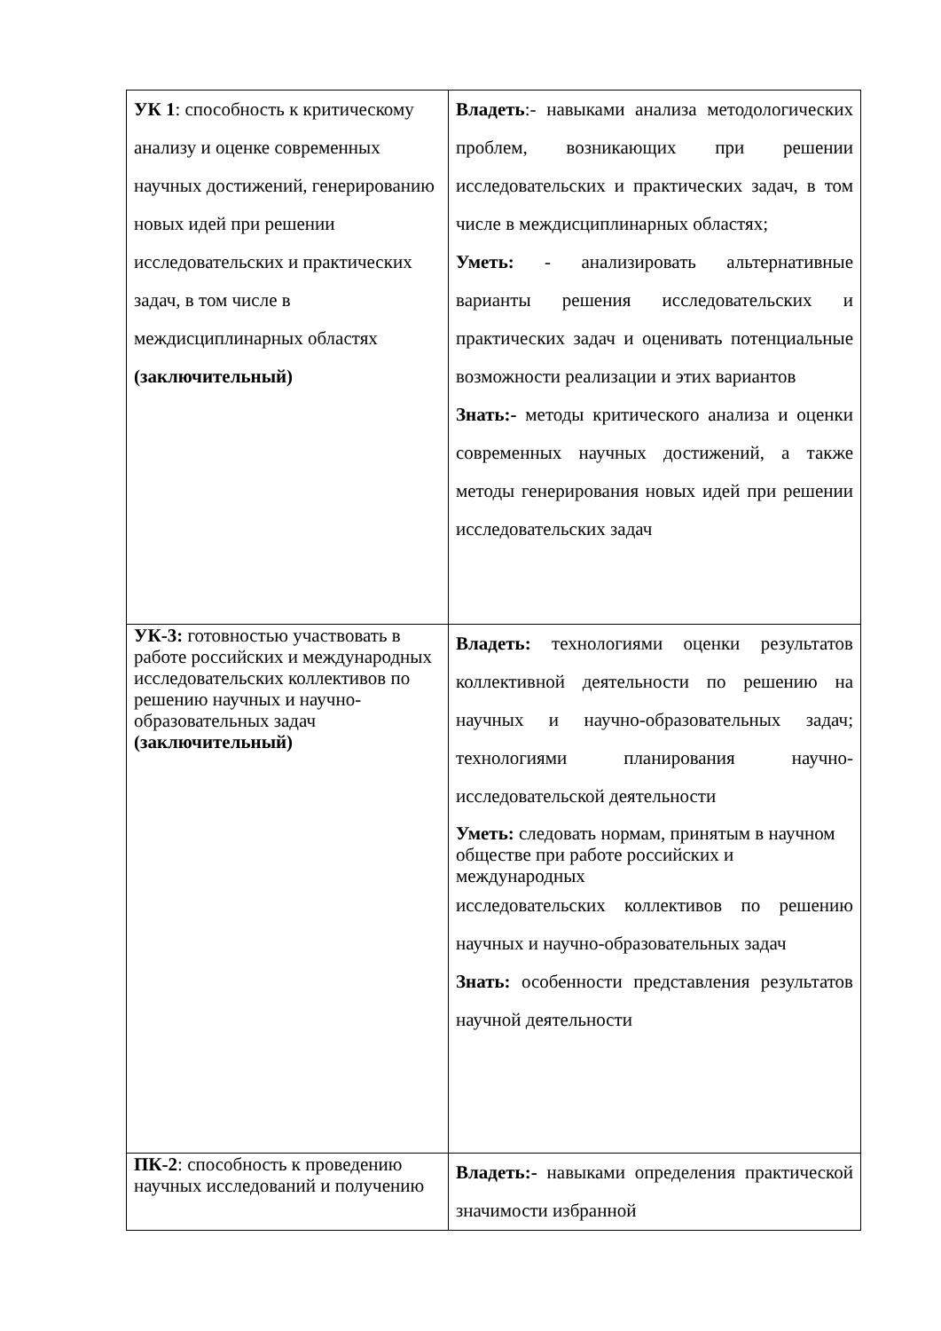| УК 1 : способность к критическому анализу и оценке современных научных достижений, генерированию новых идей при решении исследовательских и практических задач, в том числе в междисциплинарных областях (заключительный) | Владеть :- навыками анализа методологических проблем, возникающих при решении исследовательских и практических задач, в том числе в междисциплинарных областях; Уметь: - анализировать альтернативные варианты решения исследовательских и практических задач и оценивать потенциальные возможности реализации и этих вариантов Знать:- методы критического анализа и оценки современных научных достижений, а также методы генерирования новых идей при решении исследовательских задач |
| УК-3: готовностью участвовать в работе российских и международных исследовательских коллективов по решению научных и научно-образовательных задач (заключительный) | Владеть: технологиями оценки результатов коллективной деятельности по решению на научных и научно-образовательных задач; технологиями планирования научно-исследовательской деятельности Уметь: следовать нормам, принятым в научном обществе при работе российских и международных исследовательских коллективов по решению научных и научно-образовательных задач Знать: особенности представления результатов научной деятельности |
| ПК-2 : способность к проведению научных исследований и получению | Владеть:- навыками определения практической значимости избранной |